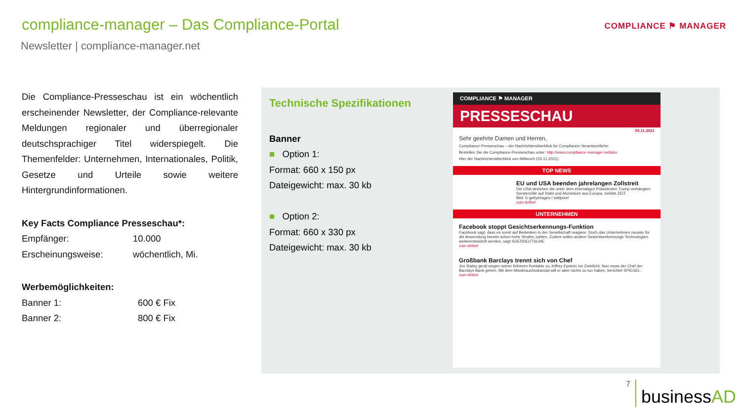compliance-manager – Das Compliance-Portal
Newsletter | compliance-manager.net
COMPLIANCE ⚑ MANAGER
Die Compliance-Presseschau ist ein wöchentlich erscheinender Newsletter, der Compliance-relevante Meldungen regionaler und überregionaler deutschsprachiger Titel widerspiegelt. Die Themenfelder: Unternehmen, Internationales, Politik, Gesetze und Urteile sowie weitere Hintergrundinformationen.
Key Facts Compliance Presseschau*:
Empfänger: 10.000
Erscheinungsweise: wöchentlich, Mi.
Werbemöglichkeiten:
Banner 1: 600 € Fix
Banner 2: 800 € Fix
Technische Spezifikationen
Banner
■ Option 1:
Format: 660 x 150 px
Dateigewicht: max. 30 kb
■ Option 2:
Format: 660 x 330 px
Dateigewicht: max. 30 kb
COMPLIANCE ⚑ MANAGER
PRESSESCHAU
03.11.2021
Sehr geehrte Damen und Herren,
Compliance-Presseschau – der Nachrichtenüberblick für Compliance-Verantwortliche:
Bestellen Sie die Compliance-Presseschau unter: http://www.compliance-manager.net/abo
Hier der Nachrichtenüberblick von Mittwoch (03.11.2021):
TOP NEWS
EU und USA beenden jahrelangen Zollstreit
Die USA streichen die unter dem ehemaligen Präsidenten Trump verhängten Sonderzölle auf Stahl und Aluminium aus Europa, meldet ZEIT.
Bild: © gettyimages / wildpixel
zum Artikel
UNTERNEHMEN
Facebook stoppt Gesichtserkennungs-Funktion
Facebook sagt, dass es somit auf Bedenken in der Gesellschaft reagiere. Doch das Unternehmen musste für die Anwendung bereits schon hohe Strafen zahlen. Zudem sollen andere Gesichtserkennungs-Technologien weiterentwickelt werden, sagt SUEDDEUTSCHE.
zum Artikel
Großbank Barclays trennt sich von Chef
Jes Staley gerät wegen seiner früheren Kontakte zu Jeffrey Epstein ins Zwielicht: Nun muss der Chef der Barclays Bank gehen. Mit dem Missbrauchsskandal will er aber nichts zu tun haben, berichtet SPIEGEL.
zum Artikel
7 businessAD